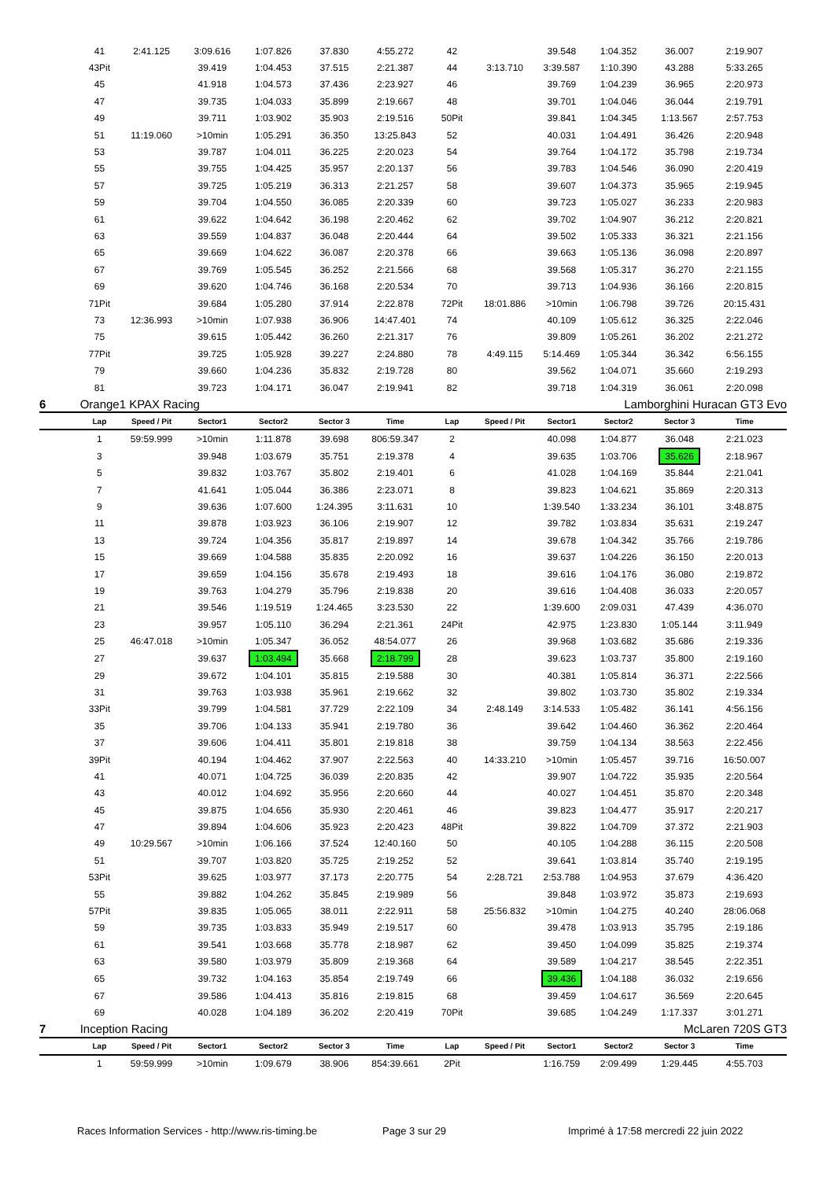| | 41 | 2:41.125 | 3:09.616 | 1:07.826 | 37.830 | 4:55.272 | 42 | | 39.548 | 1:04.352 | 36.007 | 2:19.907 | |
| | 43Pit | | 39.419 | 1:04.453 | 37.515 | 2:21.387 | 44 | 3:13.710 | 3:39.587 | 1:10.390 | 43.288 | 5:33.265 | |
| | 45 | | 41.918 | 1:04.573 | 37.436 | 2:23.927 | 46 | | 39.769 | 1:04.239 | 36.965 | 2:20.973 | |
| | 47 | | 39.735 | 1:04.033 | 35.899 | 2:19.667 | 48 | | 39.701 | 1:04.046 | 36.044 | 2:19.791 | |
| | 49 | | 39.711 | 1:03.902 | 35.903 | 2:19.516 | 50Pit | | 39.841 | 1:04.345 | 1:13.567 | 2:57.753 | |
| | 51 | 11:19.060 | >10min | 1:05.291 | 36.350 | 13:25.843 | 52 | | 40.031 | 1:04.491 | 36.426 | 2:20.948 | |
| | 53 | | 39.787 | 1:04.011 | 36.225 | 2:20.023 | 54 | | 39.764 | 1:04.172 | 35.798 | 2:19.734 | |
| | 55 | | 39.755 | 1:04.425 | 35.957 | 2:20.137 | 56 | | 39.783 | 1:04.546 | 36.090 | 2:20.419 | |
| | 57 | | 39.725 | 1:05.219 | 36.313 | 2:21.257 | 58 | | 39.607 | 1:04.373 | 35.965 | 2:19.945 | |
| | 59 | | 39.704 | 1:04.550 | 36.085 | 2:20.339 | 60 | | 39.723 | 1:05.027 | 36.233 | 2:20.983 | |
| | 61 | | 39.622 | 1:04.642 | 36.198 | 2:20.462 | 62 | | 39.702 | 1:04.907 | 36.212 | 2:20.821 | |
| | 63 | | 39.559 | 1:04.837 | 36.048 | 2:20.444 | 64 | | 39.502 | 1:05.333 | 36.321 | 2:21.156 | |
| | 65 | | 39.669 | 1:04.622 | 36.087 | 2:20.378 | 66 | | 39.663 | 1:05.136 | 36.098 | 2:20.897 | |
| | 67 | | 39.769 | 1:05.545 | 36.252 | 2:21.566 | 68 | | 39.568 | 1:05.317 | 36.270 | 2:21.155 | |
| | 69 | | 39.620 | 1:04.746 | 36.168 | 2:20.534 | 70 | | 39.713 | 1:04.936 | 36.166 | 2:20.815 | |
| | 71Pit | | 39.684 | 1:05.280 | 37.914 | 2:22.878 | 72Pit | 18:01.886 | >10min | 1:06.798 | 39.726 | 20:15.431 | |
| | 73 | 12:36.993 | >10min | 1:07.938 | 36.906 | 14:47.401 | 74 | | 40.109 | 1:05.612 | 36.325 | 2:22.046 | |
| | 75 | | 39.615 | 1:05.442 | 36.260 | 2:21.317 | 76 | | 39.809 | 1:05.261 | 36.202 | 2:21.272 | |
| | 77Pit | | 39.725 | 1:05.928 | 39.227 | 2:24.880 | 78 | 4:49.115 | 5:14.469 | 1:05.344 | 36.342 | 6:56.155 | |
| | 79 | | 39.660 | 1:04.236 | 35.832 | 2:19.728 | 80 | | 39.562 | 1:04.071 | 35.660 | 2:19.293 | |
| | 81 | | 39.723 | 1:04.171 | 36.047 | 2:19.941 | 82 | | 39.718 | 1:04.319 | 36.061 | 2:20.098 | |
| 6 | Orange1 KPAX Racing | | | | | | | | Lamborghini Huracan GT3 Evo | | | | |
| | Lap | Speed / Pit | Sector1 | Sector2 | Sector 3 | Time | Lap | Speed / Pit | Sector1 | Sector2 | Sector 3 | Time | |
| | 1 | 59:59.999 | >10min | 1:11.878 | 39.698 | 806:59.347 | 2 | | 40.098 | 1:04.877 | 36.048 | 2:21.023 | |
| | 3 | | 39.948 | 1:03.679 | 35.751 | 2:19.378 | 4 | | 39.635 | 1:03.706 | 35.626 | 2:18.967 | |
| | 5 | | 39.832 | 1:03.767 | 35.802 | 2:19.401 | 6 | | 41.028 | 1:04.169 | 35.844 | 2:21.041 | |
| | 7 | | 41.641 | 1:05.044 | 36.386 | 2:23.071 | 8 | | 39.823 | 1:04.621 | 35.869 | 2:20.313 | |
| | 9 | | 39.636 | 1:07.600 | 1:24.395 | 3:11.631 | 10 | | 1:39.540 | 1:33.234 | 36.101 | 3:48.875 | |
| | 11 | | 39.878 | 1:03.923 | 36.106 | 2:19.907 | 12 | | 39.782 | 1:03.834 | 35.631 | 2:19.247 | |
| | 13 | | 39.724 | 1:04.356 | 35.817 | 2:19.897 | 14 | | 39.678 | 1:04.342 | 35.766 | 2:19.786 | |
| | 15 | | 39.669 | 1:04.588 | 35.835 | 2:20.092 | 16 | | 39.637 | 1:04.226 | 36.150 | 2:20.013 | |
| | 17 | | 39.659 | 1:04.156 | 35.678 | 2:19.493 | 18 | | 39.616 | 1:04.176 | 36.080 | 2:19.872 | |
| | 19 | | 39.763 | 1:04.279 | 35.796 | 2:19.838 | 20 | | 39.616 | 1:04.408 | 36.033 | 2:20.057 | |
| | 21 | | 39.546 | 1:19.519 | 1:24.465 | 3:23.530 | 22 | | 1:39.600 | 2:09.031 | 47.439 | 4:36.070 | |
| | 23 | | 39.957 | 1:05.110 | 36.294 | 2:21.361 | 24Pit | | 42.975 | 1:23.830 | 1:05.144 | 3:11.949 | |
| | 25 | 46:47.018 | >10min | 1:05.347 | 36.052 | 48:54.077 | 26 | | 39.968 | 1:03.682 | 35.686 | 2:19.336 | |
| | 27 | | 39.637 | 1:03.494 | 35.668 | 2:18.799 | 28 | | 39.623 | 1:03.737 | 35.800 | 2:19.160 | |
| | 29 | | 39.672 | 1:04.101 | 35.815 | 2:19.588 | 30 | | 40.381 | 1:05.814 | 36.371 | 2:22.566 | |
| | 31 | | 39.763 | 1:03.938 | 35.961 | 2:19.662 | 32 | | 39.802 | 1:03.730 | 35.802 | 2:19.334 | |
| | 33Pit | | 39.799 | 1:04.581 | 37.729 | 2:22.109 | 34 | 2:48.149 | 3:14.533 | 1:05.482 | 36.141 | 4:56.156 | |
| | 35 | | 39.706 | 1:04.133 | 35.941 | 2:19.780 | 36 | | 39.642 | 1:04.460 | 36.362 | 2:20.464 | |
| | 37 | | 39.606 | 1:04.411 | 35.801 | 2:19.818 | 38 | | 39.759 | 1:04.134 | 38.563 | 2:22.456 | |
| | 39Pit | | 40.194 | 1:04.462 | 37.907 | 2:22.563 | 40 | 14:33.210 | >10min | 1:05.457 | 39.716 | 16:50.007 | |
| | 41 | | 40.071 | 1:04.725 | 36.039 | 2:20.835 | 42 | | 39.907 | 1:04.722 | 35.935 | 2:20.564 | |
| | 43 | | 40.012 | 1:04.692 | 35.956 | 2:20.660 | 44 | | 40.027 | 1:04.451 | 35.870 | 2:20.348 | |
| | 45 | | 39.875 | 1:04.656 | 35.930 | 2:20.461 | 46 | | 39.823 | 1:04.477 | 35.917 | 2:20.217 | |
| | 47 | | 39.894 | 1:04.606 | 35.923 | 2:20.423 | 48Pit | | 39.822 | 1:04.709 | 37.372 | 2:21.903 | |
| | 49 | 10:29.567 | >10min | 1:06.166 | 37.524 | 12:40.160 | 50 | | 40.105 | 1:04.288 | 36.115 | 2:20.508 | |
| | 51 | | 39.707 | 1:03.820 | 35.725 | 2:19.252 | 52 | | 39.641 | 1:03.814 | 35.740 | 2:19.195 | |
| | 53Pit | | 39.625 | 1:03.977 | 37.173 | 2:20.775 | 54 | 2:28.721 | 2:53.788 | 1:04.953 | 37.679 | 4:36.420 | |
| | 55 | | 39.882 | 1:04.262 | 35.845 | 2:19.989 | 56 | | 39.848 | 1:03.972 | 35.873 | 2:19.693 | |
| | 57Pit | | 39.835 | 1:05.065 | 38.011 | 2:22.911 | 58 | 25:56.832 | >10min | 1:04.275 | 40.240 | 28:06.068 | |
| | 59 | | 39.735 | 1:03.833 | 35.949 | 2:19.517 | 60 | | 39.478 | 1:03.913 | 35.795 | 2:19.186 | |
| | 61 | | 39.541 | 1:03.668 | 35.778 | 2:18.987 | 62 | | 39.450 | 1:04.099 | 35.825 | 2:19.374 | |
| | 63 | | 39.580 | 1:03.979 | 35.809 | 2:19.368 | 64 | | 39.589 | 1:04.217 | 38.545 | 2:22.351 | |
| | 65 | | 39.732 | 1:04.163 | 35.854 | 2:19.749 | 66 | | 39.436 | 1:04.188 | 36.032 | 2:19.656 | |
| | 67 | | 39.586 | 1:04.413 | 35.816 | 2:19.815 | 68 | | 39.459 | 1:04.617 | 36.569 | 2:20.645 | |
| | 69 | | 40.028 | 1:04.189 | 36.202 | 2:20.419 | 70Pit | | 39.685 | 1:04.249 | 1:17.337 | 3:01.271 | |
| 7 | Inception Racing | | | | | | | | McLaren 720S GT3 | | | | |
| | Lap | Speed / Pit | Sector1 | Sector2 | Sector 3 | Time | Lap | Speed / Pit | Sector1 | Sector2 | Sector 3 | Time | |
| | 1 | 59:59.999 | >10min | 1:09.679 | 38.906 | 854:39.661 | 2Pit | | 1:16.759 | 2:09.499 | 1:29.445 | 4:55.703 | |
Races Information Services - http://www.ris-timing.be
Page 3 sur 29
Imprimé à 17:58 mercredi 22 juin 2022